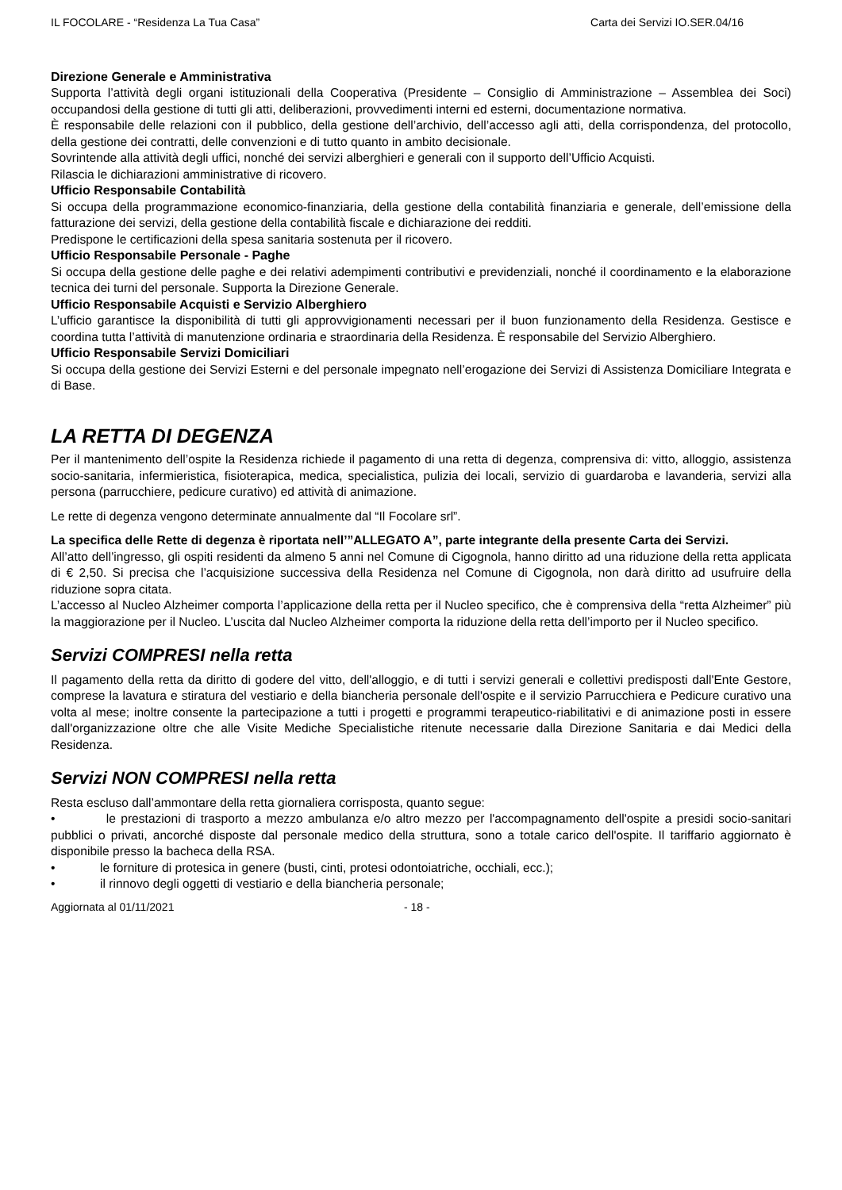IL FOCOLARE - “Residenza La Tua Casa” Carta dei Servizi IO.SER.04/16
Direzione Generale e Amministrativa
Supporta l’attività degli organi istituzionali della Cooperativa (Presidente – Consiglio di Amministrazione – Assemblea dei Soci) occupandosi della gestione di tutti gli atti, deliberazioni, provvedimenti interni ed esterni, documentazione normativa.
È responsabile delle relazioni con il pubblico, della gestione dell’archivio, dell’accesso agli atti, della corrispondenza, del protocollo, della gestione dei contratti, delle convenzioni e di tutto quanto in ambito decisionale.
Sovrintende alla attività degli uffici, nonché dei servizi alberghieri e generali con il supporto dell’Ufficio Acquisti.
Rilascia le dichiarazioni amministrative di ricovero.
Ufficio Responsabile Contabilità
Si occupa della programmazione economico-finanziaria, della gestione della contabilità finanziaria e generale, dell’emissione della fatturazione dei servizi, della gestione della contabilità fiscale e dichiarazione dei redditi.
Predispone le certificazioni della spesa sanitaria sostenuta per il ricovero.
Ufficio Responsabile Personale - Paghe
Si occupa della gestione delle paghe e dei relativi adempimenti contributivi e previdenziali, nonché il coordinamento e la elaborazione tecnica dei turni del personale. Supporta la Direzione Generale.
Ufficio Responsabile Acquisti e Servizio Alberghiero
L’ufficio garantisce la disponibilità di tutti gli approvvigionamenti necessari per il buon funzionamento della Residenza. Gestisce e coordina tutta l’attività di manutenzione ordinaria e straordinaria della Residenza. È responsabile del Servizio Alberghiero.
Ufficio Responsabile Servizi Domiciliari
Si occupa della gestione dei Servizi Esterni e del personale impegnato nell’erogazione dei Servizi di Assistenza Domiciliare Integrata e di Base.
LA RETTA DI DEGENZA
Per il mantenimento dell’ospite la Residenza richiede il pagamento di una retta di degenza, comprensiva di: vitto, alloggio, assistenza socio-sanitaria, infermieristica, fisioterapica, medica, specialistica, pulizia dei locali, servizio di guardaroba e lavanderia, servizi alla persona (parrucchiere, pedicure curativo) ed attività di animazione.
Le rette di degenza vengono determinate annualmente dal “Il Focolare srl”.
La specifica delle Rette di degenza è riportata nell’”ALLEGATO A”, parte integrante della presente Carta dei Servizi.
All’atto dell’ingresso, gli ospiti residenti da almeno 5 anni nel Comune di Cigognola, hanno diritto ad una riduzione della retta applicata di € 2,50. Si precisa che l’acquisizione successiva della Residenza nel Comune di Cigognola, non darà diritto ad usufruire della riduzione sopra citata.
L’accesso al Nucleo Alzheimer comporta l’applicazione della retta per il Nucleo specifico, che è comprensiva della “retta Alzheimer” più la maggiorazione per il Nucleo. L’uscita dal Nucleo Alzheimer comporta la riduzione della retta dell’importo per il Nucleo specifico.
Servizi COMPRESI nella retta
Il pagamento della retta da diritto di godere del vitto, dell'alloggio, e di tutti i servizi generali e collettivi predisposti dall'Ente Gestore, comprese la lavatura e stiratura del vestiario e della biancheria personale dell'ospite e il servizio Parrucchiera e Pedicure curativo una volta al mese; inoltre consente la partecipazione a tutti i progetti e programmi terapeutico-riabilitativi e di animazione posti in essere dall'organizzazione oltre che alle Visite Mediche Specialistiche ritenute necessarie dalla Direzione Sanitaria e dai Medici della Residenza.
Servizi NON COMPRESI nella retta
Resta escluso dall’ammontare della retta giornaliera corrisposta, quanto segue:
• le prestazioni di trasporto a mezzo ambulanza e/o altro mezzo per l'accompagnamento dell'ospite a presidi socio-sanitari pubblici o privati, ancorché disposte dal personale medico della struttura, sono a totale carico dell'ospite. Il tariffario aggiornato è disponibile presso la bacheca della RSA.
• le forniture di protesica in genere (busti, cinti, protesi odontoiatriche, occhiali, ecc.);
• il rinnovo degli oggetti di vestiario e della biancheria personale;
Aggiornata al 01/11/2021 - 18 -